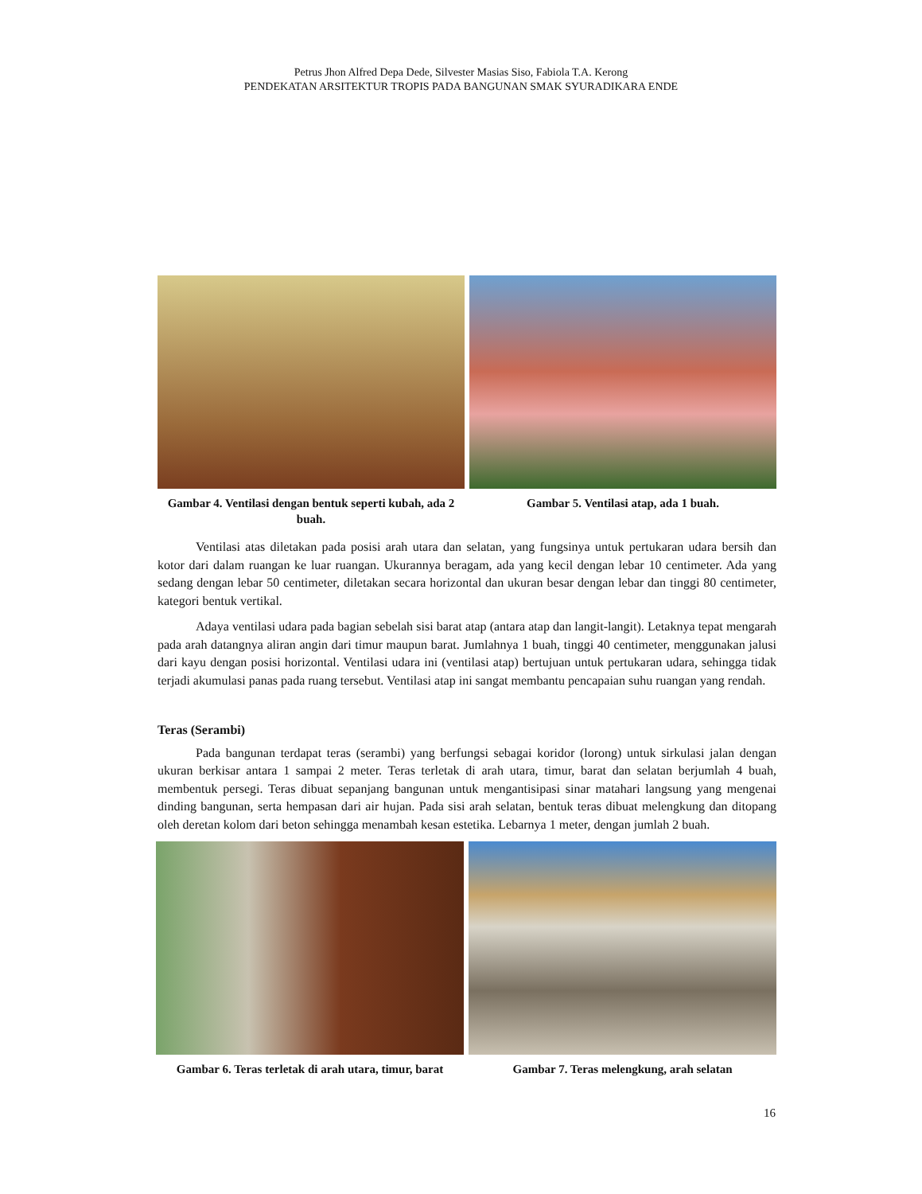Petrus Jhon Alfred Depa Dede, Silvester Masias Siso, Fabiola T.A. Kerong
PENDEKATAN ARSITEKTUR TROPIS PADA BANGUNAN SMAK SYURADIKARA ENDE
Gambar 4. Ventilasi dengan bentuk seperti kubah, ada 2 buah.
Gambar 5. Ventilasi atap, ada 1 buah.
Ventilasi atas diletakan pada posisi arah utara dan selatan, yang fungsinya untuk pertukaran udara bersih dan kotor dari dalam ruangan ke luar ruangan. Ukurannya beragam, ada yang kecil dengan lebar 10 centimeter. Ada yang sedang dengan lebar 50 centimeter, diletakan secara horizontal dan ukuran besar dengan lebar dan tinggi 80 centimeter, kategori bentuk vertikal.
Adaya ventilasi udara pada bagian sebelah sisi barat atap (antara atap dan langit-langit). Letaknya tepat mengarah pada arah datangnya aliran angin dari timur maupun barat. Jumlahnya 1 buah, tinggi 40 centimeter, menggunakan jalusi dari kayu dengan posisi horizontal. Ventilasi udara ini (ventilasi atap) bertujuan untuk pertukaran udara, sehingga tidak terjadi akumulasi panas pada ruang tersebut. Ventilasi atap ini sangat membantu pencapaian suhu ruangan yang rendah.
Teras (Serambi)
Pada bangunan terdapat teras (serambi) yang berfungsi sebagai koridor (lorong) untuk sirkulasi jalan dengan ukuran berkisar antara 1 sampai 2 meter. Teras terletak di arah utara, timur, barat dan selatan berjumlah 4 buah, membentuk persegi. Teras dibuat sepanjang bangunan untuk mengantisipasi sinar matahari langsung yang mengenai dinding bangunan, serta hempasan dari air hujan. Pada sisi arah selatan, bentuk teras dibuat melengkung dan ditopang oleh deretan kolom dari beton sehingga menambah kesan estetika. Lebarnya 1 meter, dengan jumlah 2 buah.
Gambar 6. Teras terletak di arah utara, timur, barat
Gambar 7. Teras melengkung, arah selatan
16